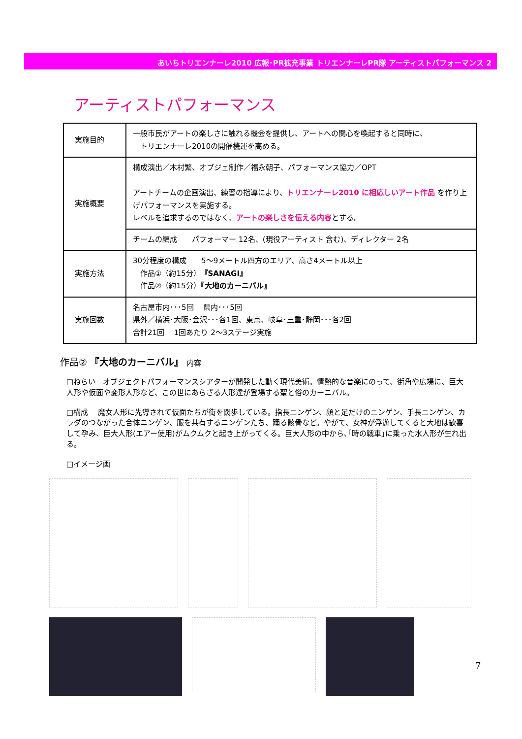あいちトリエンナーレ2010 広報･PR拡充事業 トリエンナーレPR隊 アーティストパフォーマンス 2
アーティストパフォーマンス
| 実施目的 | 一般市民がアートの楽しさに触れる機会を提供し、アートへの関心を喚起すると同時に、 トリエンナーレ2010の開催機運を高める。 |
| 実施概要 | 構成演出／木村繁、オブジェ制作／福永朝子、パフォーマンス協力／OPT アートチームの企画演出、練習の指導により、 トリエンナーレ2010 に相応しいアート作品 を作り上げパフォーマンスを実施する。 レベルを追求するのではなく、 アートの楽しさを伝える内容 とする。 |
| | チームの編成 パフォーマー 12名、(現役アーティスト 含む)、ディレクター 2名 |
| 実施方法 | 30分程度の構成 5～9メートル四方のエリア、高さ4メートル以上 作品①（約15分） 『SANAGI』 作品②（約15分） 『大地のカーニバル』 |
| 実施回数 | 名古屋市内･･･5回 県内･･･5回 県外／横浜･大阪･金沢･･･各1回、東京、岐阜･三重･静岡･･･各2回 合計21回 1回あたり 2～3ステージ実施 |
作品② 『大地のカーニバル』 内容
□ねらい　オブジェクトパフォーマンスシアターが開発した動く現代美術。情熱的な音楽にのって、街角や広場に、巨大人形や仮面や変形人形など、この世にあらざる人形達が登場する聖と俗のカーニバル。
□構成　 魔女人形に先導されて仮面たちが街を闊歩している。指長ニンゲン、顔と足だけのニンゲン、手長ニンゲン、カラダのつながった合体ニンゲン、服を共有するニンゲンたち、踊る骸骨など。やがて、女神が浮遊してくると大地は歓喜して孕み、巨大人形(エアー使用)がムクムクと起き上がってくる。巨大人形の中から､｢時の戦車｣に乗った水人形が生れ出る。
□イメージ画
7